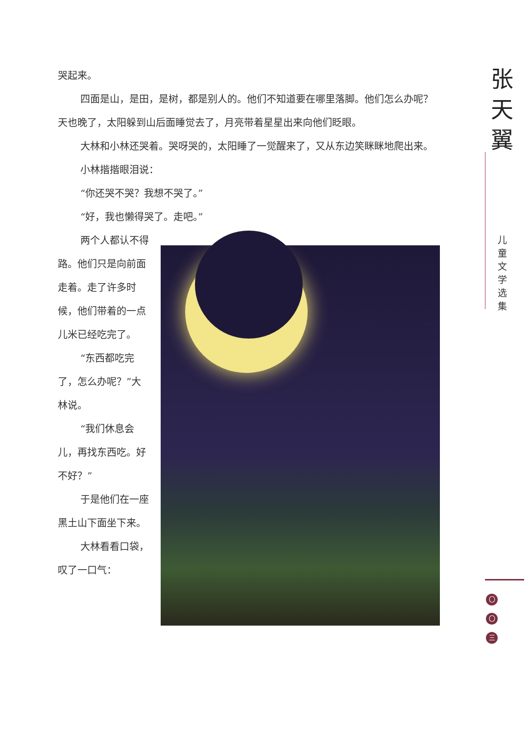哭起来。
四面是山，是田，是树，都是别人的。他们不知道要在哪里落脚。他们怎么办呢？天也晚了，太阳躲到山后面睡觉去了，月亮带着星星出来向他们眨眼。
大林和小林还哭着。哭呀哭的，太阳睡了一觉醒来了，又从东边笑眯眯地爬出来。
小林揩揩眼泪说：
“你还哭不哭？我想不哭了。”
“好，我也懒得哭了。走吧。”
两个人都认不得路。他们只是向前面走着。走了许多时候，他们带着的一点儿米已经吃完了。
“东西都吃完了，怎么办呢？”大林说。
“我们休息会儿，再找东西吃。好不好？”
于是他们在一座黑土山下面坐下来。
大林看看口袋，叹了一口气：
张
天
翼
儿
童
文
学
选
集
〇
〇
三